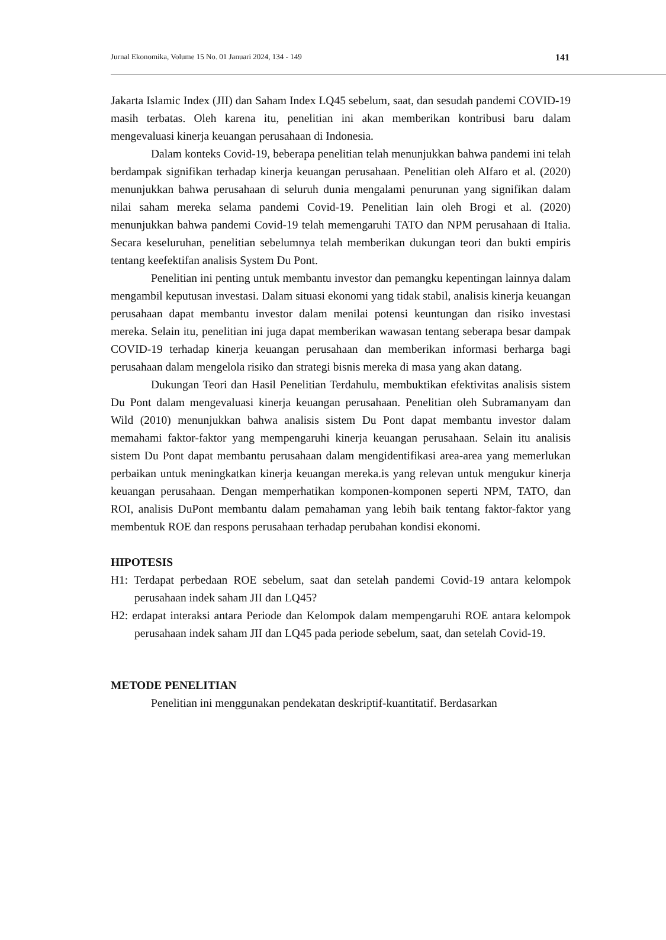Jurnal Ekonomika, Volume 15 No. 01 Januari 2024, 134 - 149 141
Jakarta Islamic Index (JII) dan Saham Index LQ45 sebelum, saat, dan sesudah pandemi COVID-19 masih terbatas. Oleh karena itu, penelitian ini akan memberikan kontribusi baru dalam mengevaluasi kinerja keuangan perusahaan di Indonesia.
Dalam konteks Covid-19, beberapa penelitian telah menunjukkan bahwa pandemi ini telah berdampak signifikan terhadap kinerja keuangan perusahaan. Penelitian oleh Alfaro et al. (2020) menunjukkan bahwa perusahaan di seluruh dunia mengalami penurunan yang signifikan dalam nilai saham mereka selama pandemi Covid-19. Penelitian lain oleh Brogi et al. (2020) menunjukkan bahwa pandemi Covid-19 telah memengaruhi TATO dan NPM perusahaan di Italia. Secara keseluruhan, penelitian sebelumnya telah memberikan dukungan teori dan bukti empiris tentang keefektifan analisis System Du Pont.
Penelitian ini penting untuk membantu investor dan pemangku kepentingan lainnya dalam mengambil keputusan investasi. Dalam situasi ekonomi yang tidak stabil, analisis kinerja keuangan perusahaan dapat membantu investor dalam menilai potensi keuntungan dan risiko investasi mereka. Selain itu, penelitian ini juga dapat memberikan wawasan tentang seberapa besar dampak COVID-19 terhadap kinerja keuangan perusahaan dan memberikan informasi berharga bagi perusahaan dalam mengelola risiko dan strategi bisnis mereka di masa yang akan datang.
Dukungan Teori dan Hasil Penelitian Terdahulu, membuktikan efektivitas analisis sistem Du Pont dalam mengevaluasi kinerja keuangan perusahaan. Penelitian oleh Subramanyam dan Wild (2010) menunjukkan bahwa analisis sistem Du Pont dapat membantu investor dalam memahami faktor-faktor yang mempengaruhi kinerja keuangan perusahaan. Selain itu analisis sistem Du Pont dapat membantu perusahaan dalam mengidentifikasi area-area yang memerlukan perbaikan untuk meningkatkan kinerja keuangan mereka.is yang relevan untuk mengukur kinerja keuangan perusahaan. Dengan memperhatikan komponen-komponen seperti NPM, TATO, dan ROI, analisis DuPont membantu dalam pemahaman yang lebih baik tentang faktor-faktor yang membentuk ROE dan respons perusahaan terhadap perubahan kondisi ekonomi.
HIPOTESIS
H1: Terdapat perbedaan ROE sebelum, saat dan setelah pandemi Covid-19 antara kelompok perusahaan indek saham JII dan LQ45?
H2: erdapat interaksi antara Periode dan Kelompok dalam mempengaruhi ROE antara kelompok perusahaan indek saham JII dan LQ45 pada periode sebelum, saat, dan setelah Covid-19.
METODE PENELITIAN
Penelitian ini menggunakan pendekatan deskriptif-kuantitatif. Berdasarkan